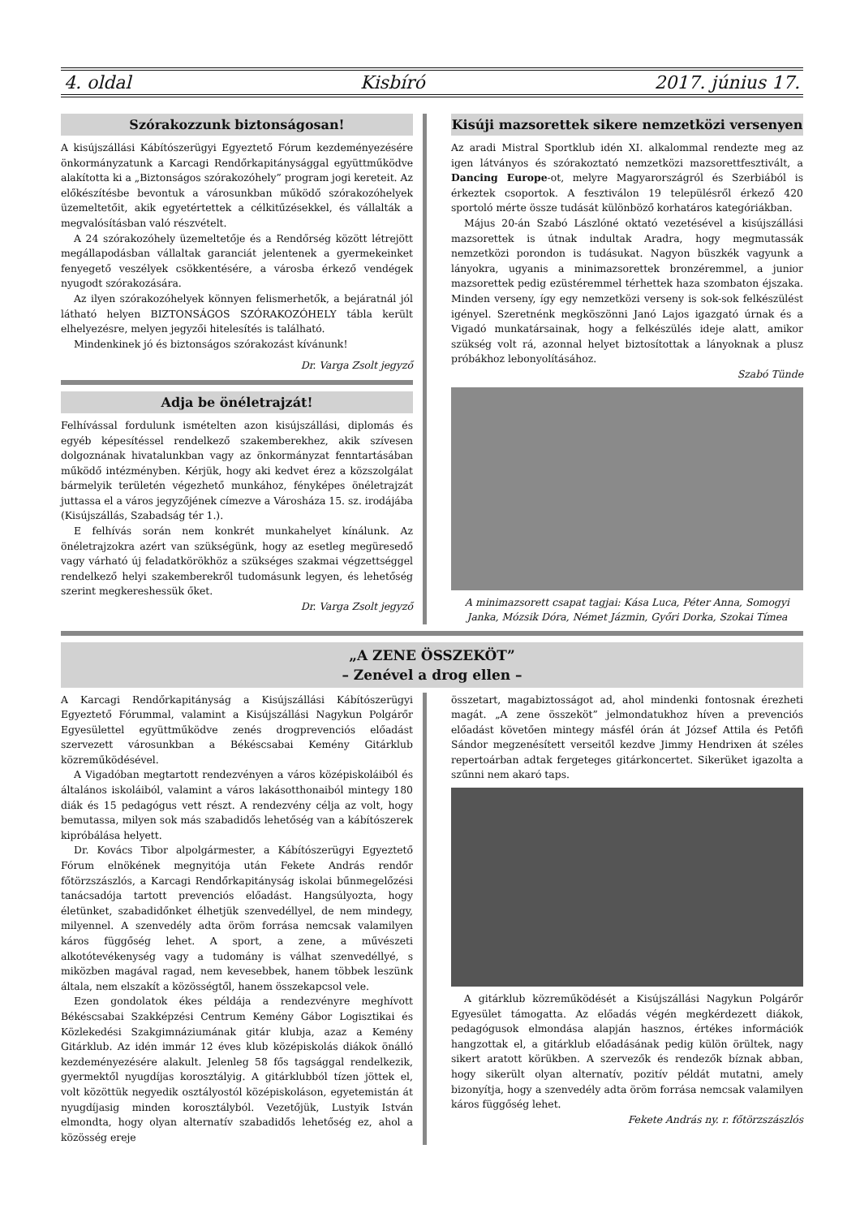4. oldal Kisbíró 2017. június 17.
Szórakozzunk biztonságosan!
A kisújszállási Kábítószerügyi Egyeztető Fórum kezdeményezésére önkormányzatunk a Karcagi Rendőrkapitánysággal együttműködve alakította ki a „Biztonságos szórakozóhely” program jogi kereteit. Az előkészítésbe bevontuk a városunkban működő szórakozóhelyek üzemeltetőit, akik egyetértettek a célkitűzésekkel, és vállalták a megvalósításban való részvételt.
A 24 szórakozóhely üzemeltetője és a Rendőrség között létrejött megállapodásban vállaltak garanciát jelentenek a gyermekeinket fenyegető veszélyek csökkentésére, a városba érkező vendégek nyugodt szórakozására.
Az ilyen szórakozóhelyek könnyen felismerhetők, a bejáratnál jól látható helyen BIZTONSÁGOS SZÓRAKOZÓHELY tábla került elhelyezésre, melyen jegyzői hitelesítés is található.
Mindenkinek jó és biztonságos szórakozást kívánunk!
Dr. Varga Zsolt jegyző
Adja be önéletrajzát!
Felhívással fordulunk ismételten azon kisújszállási, diplomás és egyéb képesítéssel rendelkező szakemberekhez, akik szívesen dolgoznának hivatalunkban vagy az önkormányzat fenntartásában működő intézményben. Kérjük, hogy aki kedvet érez a közszolgálat bármelyik területén végezhető munkához, fényképes önéletrajzát juttassa el a város jegyzőjének címezve a Városháza 15. sz. irodájába (Kisújszállás, Szabadság tér 1.).
E felhívás során nem konkrét munkahelyet kínálunk. Az önéletrajzokra azért van szükségünk, hogy az esetleg megüresedő vagy várható új feladatkörökhöz a szükséges szakmai végzettséggel rendelkező helyi szakemberekről tudomásunk legyen, és lehetőség szerint megkereshessük őket.
Dr. Varga Zsolt jegyző
Kisúji mazsorettek sikere nemzetközi versenyen
Az aradi Mistral Sportklub idén XI. alkalommal rendezte meg az igen látványos és szórakoztató nemzetközi mazsorettfesztivált, a Dancing Europe-ot, melyre Magyarországról és Szerbiából is érkeztek csoportok. A fesztiválon 19 településről érkező 420 sportoló mérte össze tudását különböző korhatáros kategóriákban.
Május 20-án Szabó Lászlóné oktató vezetésével a kisújszállási mazsorettek is útnak indultak Aradra, hogy megmutassák nemzetközi porondon is tudásukat. Nagyon büszkék vagyunk a lányokra, ugyanis a minimazsorettek bronzéremmel, a junior mazsorettek pedig ezüstéremmel térhettek haza szombaton éjszaka. Minden verseny, így egy nemzetközi verseny is sok-sok felkészülést igényel. Szeretnénk megköszönni Janó Lajos igazgató úrnak és a Vigadó munkatársainak, hogy a felkészülés ideje alatt, amikor szükség volt rá, azonnal helyet biztosítottak a lányoknak a plusz próbákhoz lebonyolításához.
Szabó Tünde
A minimazsorett csapat tagjai: Kása Luca, Péter Anna, Somogyi Janka, Mózsik Dóra, Német Jázmin, Győri Dorka, Szokai Tímea
„A ZENE ÖSSZEKÖT”
– Zenével a drog ellen –
A Karcagi Rendőrkapitányság a Kisújszállási Kábítószerügyi Egyeztető Fórummal, valamint a Kisújszállási Nagykun Polgárőr Egyesülettel együttműködve zenés drogprevenciós előadást szervezett városunkban a Békéscsabai Kemény Gitárklub közreműködésével.
A Vigadóban megtartott rendezvényen a város középiskoláiból és általános iskoláiból, valamint a város lakásotthonaiból mintegy 180 diák és 15 pedagógus vett részt. A rendezvény célja az volt, hogy bemutassa, milyen sok más szabadidős lehetőség van a kábítószerek kipróbálása helyett.
Dr. Kovács Tibor alpolgármester, a Kábítószerügyi Egyeztető Fórum elnökének megnyitója után Fekete András rendőr főtörzszászlós, a Karcagi Rendőrkapitányság iskolai bűnmegelőzési tanácsadója tartott prevenciós előadást. Hangsúlyozta, hogy életünket, szabadidőnket élhetjük szenvedéllyel, de nem mindegy, milyennel. A szenvedély adta öröm forrása nemcsak valamilyen káros függőség lehet. A sport, a zene, a művészeti alkotótevékenység vagy a tudomány is válhat szenvedéllyé, s miközben magával ragad, nem kevesebbek, hanem többek leszünk általa, nem elszakít a közösségtől, hanem összekapcsol vele.
Ezen gondolatok ékes példája a rendezvényre meghívott Békéscsabai Szakképzési Centrum Kemény Gábor Logisztikai és Közlekedési Szakgimnáziumának gitár klubja, azaz a Kemény Gitárklub. Az idén immár 12 éves klub középiskolás diákok önálló kezdeményezésére alakult. Jelenleg 58 fős tagsággal rendelkezik, gyermektől nyugdíjas korosztályig. A gitárklubból tízen jöttek el, volt közöttük negyedik osztályostól középiskoláson, egyetemistán át nyugdíjasig minden korosztályból. Vezetőjük, Lustyik István elmondta, hogy olyan alternatív szabadidős lehetőség ez, ahol a közösség ereje
összetart, magabiztosságot ad, ahol mindenki fontosnak érezheti magát. „A zene összeköt” jelmondatukhoz híven a prevenciós előadást követően mintegy másfél órán át József Attila és Petőfi Sándor megzenésített verseitől kezdve Jimmy Hendrixen át széles repertoárban adtak fergeteges gitárkoncertet. Sikerüket igazolta a szűnni nem akaró taps.
A gitárklub közreműködését a Kisújszállási Nagykun Polgárőr Egyesület támogatta. Az előadás végén megkérdezett diákok, pedagógusok elmondása alapján hasznos, értékes információk hangzottak el, a gitárklub előadásának pedig külön örültek, nagy sikert aratott körükben. A szervezők és rendezők bíznak abban, hogy sikerült olyan alternatív, pozitív példát mutatni, amely bizonyítja, hogy a szenvedély adta öröm forrása nemcsak valamilyen káros függőség lehet.
Fekete András ny. r. főtörzszászlós